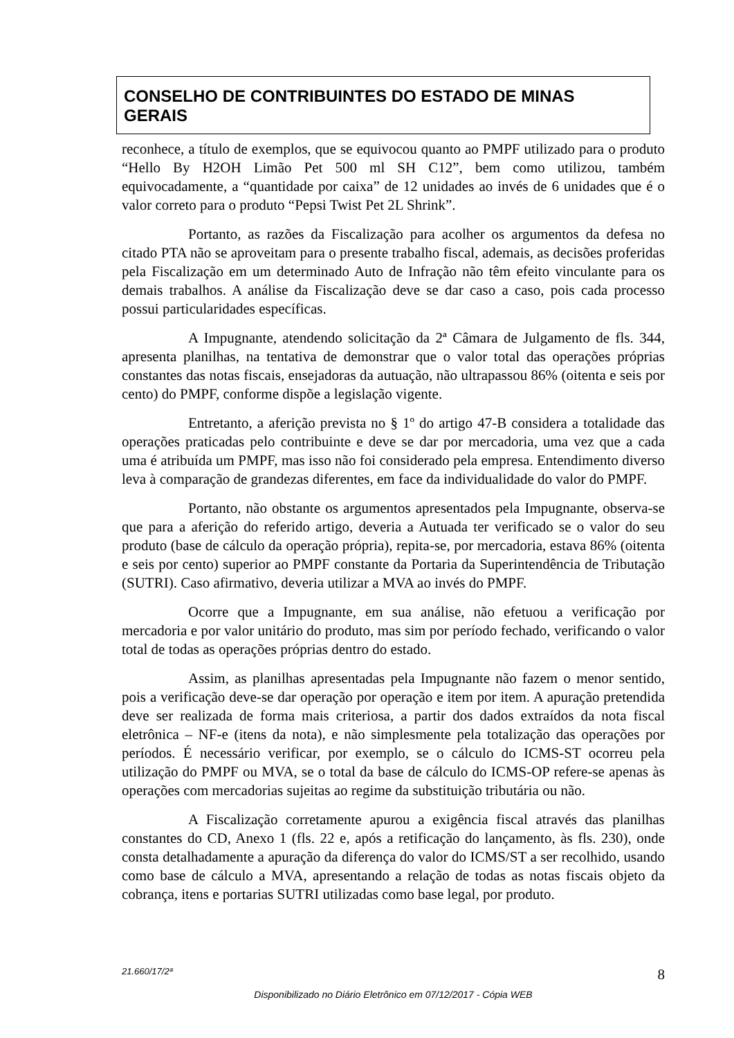CONSELHO DE CONTRIBUINTES DO ESTADO DE MINAS GERAIS
reconhece, a título de exemplos, que se equivocou quanto ao PMPF utilizado para o produto “Hello By H2OH Limão Pet 500 ml SH C12”, bem como utilizou, também equivocadamente, a “quantidade por caixa” de 12 unidades ao invés de 6 unidades que é o valor correto para o produto “Pepsi Twist Pet 2L Shrink”.
Portanto, as razões da Fiscalização para acolher os argumentos da defesa no citado PTA não se aproveitam para o presente trabalho fiscal, ademais, as decisões proferidas pela Fiscalização em um determinado Auto de Infração não têm efeito vinculante para os demais trabalhos. A análise da Fiscalização deve se dar caso a caso, pois cada processo possui particularidades específicas.
A Impugnante, atendendo solicitação da 2ª Câmara de Julgamento de fls. 344, apresenta planilhas, na tentativa de demonstrar que o valor total das operações próprias constantes das notas fiscais, ensejadoras da autuação, não ultrapassou 86% (oitenta e seis por cento) do PMPF, conforme dispõe a legislação vigente.
Entretanto, a aferição prevista no § 1º do artigo 47-B considera a totalidade das operações praticadas pelo contribuinte e deve se dar por mercadoria, uma vez que a cada uma é atribuída um PMPF, mas isso não foi considerado pela empresa. Entendimento diverso leva à comparação de grandezas diferentes, em face da individualidade do valor do PMPF.
Portanto, não obstante os argumentos apresentados pela Impugnante, observa-se que para a aferição do referido artigo, deveria a Autuada ter verificado se o valor do seu produto (base de cálculo da operação própria), repita-se, por mercadoria, estava 86% (oitenta e seis por cento) superior ao PMPF constante da Portaria da Superintendência de Tributação (SUTRI). Caso afirmativo, deveria utilizar a MVA ao invés do PMPF.
Ocorre que a Impugnante, em sua análise, não efetuou a verificação por mercadoria e por valor unitário do produto, mas sim por período fechado, verificando o valor total de todas as operações próprias dentro do estado.
Assim, as planilhas apresentadas pela Impugnante não fazem o menor sentido, pois a verificação deve-se dar operação por operação e item por item. A apuração pretendida deve ser realizada de forma mais criteriosa, a partir dos dados extraídos da nota fiscal eletrônica – NF-e (itens da nota), e não simplesmente pela totalização das operações por períodos. É necessário verificar, por exemplo, se o cálculo do ICMS-ST ocorreu pela utilização do PMPF ou MVA, se o total da base de cálculo do ICMS-OP refere-se apenas às operações com mercadorias sujeitas ao regime da substituição tributária ou não.
A Fiscalização corretamente apurou a exigência fiscal através das planilhas constantes do CD, Anexo 1 (fls. 22 e, após a retificação do lançamento, às fls. 230), onde consta detalhadamente a apuração da diferença do valor do ICMS/ST a ser recolhido, usando como base de cálculo a MVA, apresentando a relação de todas as notas fiscais objeto da cobrança, itens e portarias SUTRI utilizadas como base legal, por produto.
21.660/17/2ª 8
Disponibilizado no Diário Eletrônico em 07/12/2017 - Cópia WEB